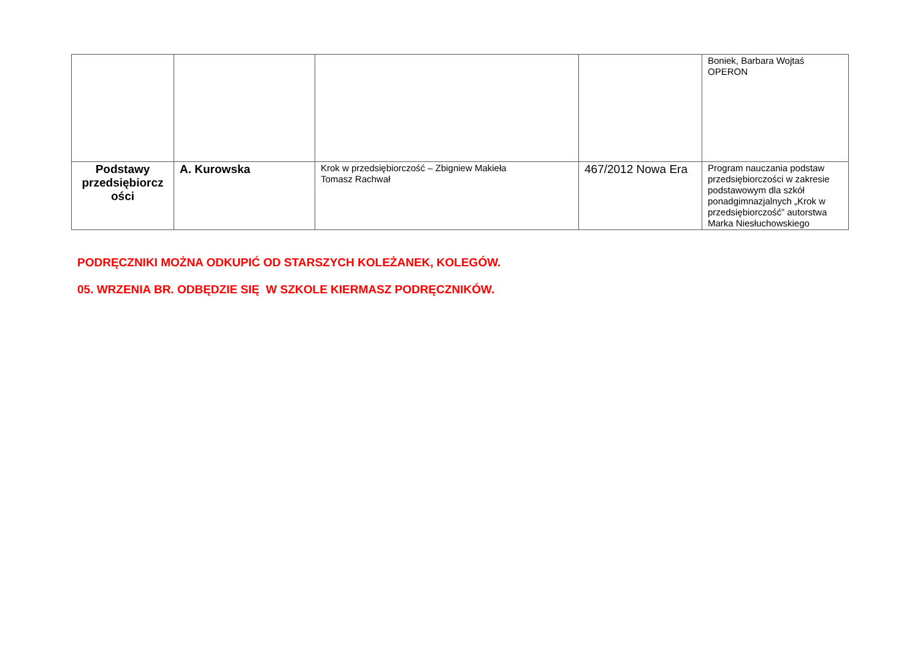| | | | | Boniek, Barbara Wojtaś OPERON |
| Podstawy przedsiębiorcz ości | A. Kurowska | Krok w przedsiębiorczość – Zbigniew Makieła Tomasz Rachwał | 467/2012 Nowa Era | Program nauczania podstaw przedsiębiorczości w zakresie podstawowym dla szkół ponadgimnazjalnych „Krok w przedsiębiorczość” autorstwa Marka Niesłuchowskiego |
PODRĘCZNIKI MOŻNA ODKUPIĆ OD STARSZYCH KOLEŻANEK, KOLEGÓW.
05. WRZENIA BR. ODBĘDZIE SIĘ W SZKOLE KIERMASZ PODRĘCZNIKÓW.